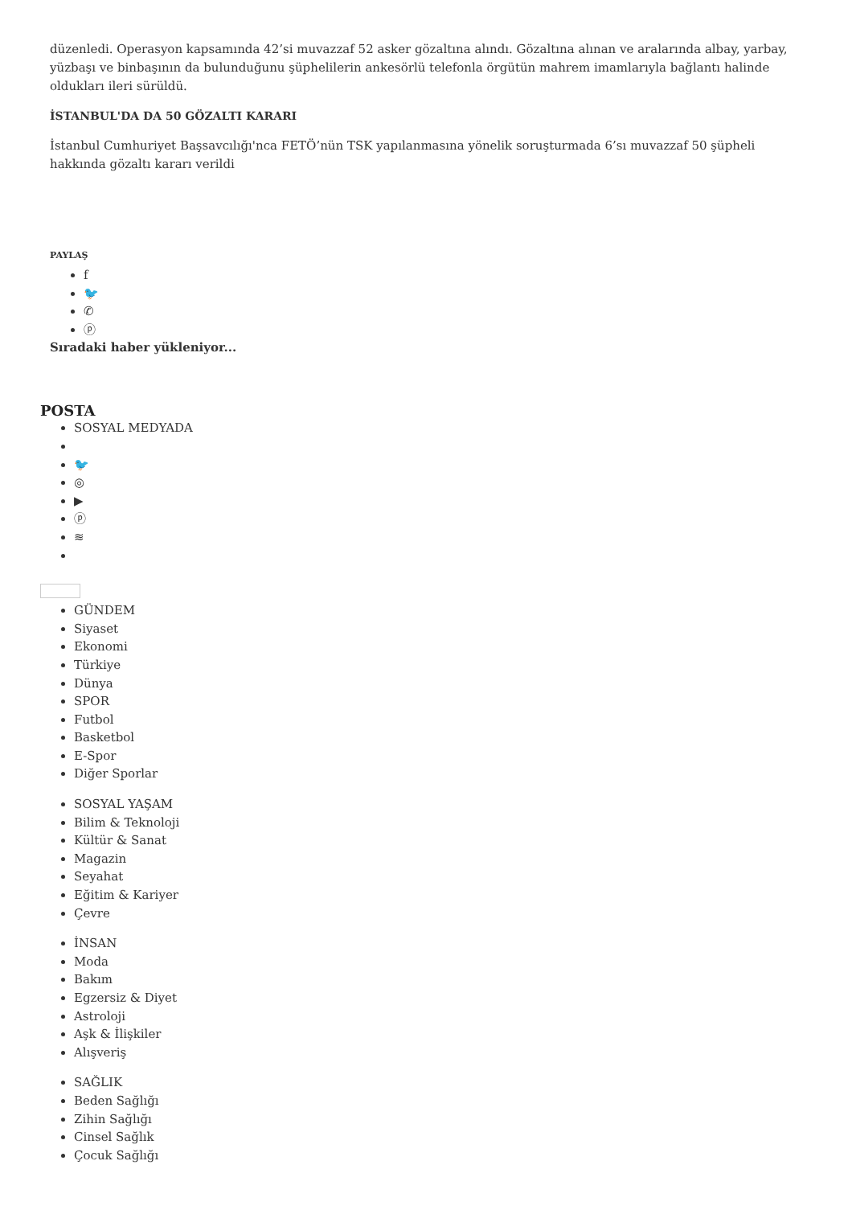düzenledi. Operasyon kapsamında 42’si muvazzaf 52 asker gözaltına alındı. Gözaltına alınan ve aralarında albay, yarbay, yüzbaşı ve binbaşının da bulunduğunu şüphelilerin ankesörlü telefonla örgütün mahrem imamlarıyla bağlantı halinde oldukları ileri sürüldü.
İSTANBUL'DA DA 50 GÖZALTI KARARI
İstanbul Cumhuriyet Başsavcılığı'nca FETÖ’nün TSK yapılanmasına yönelik soruşturmada 6’sı muvazzaf 50 şüpheli hakkında gözaltı kararı verildi
PAYLAŞ
f
🐦
✆
ⓟ
Sıradaki haber yükleniyor...
POSTA
SOSYAL MEDYADA
🐦
◎
▶
ⓟ
≋
GÜNDEM
Siyaset
Ekonomi
Türkiye
Dünya
SPOR
Futbol
Basketbol
E-Spor
Diğer Sporlar
SOSYAL YAŞAM
Bilim & Teknoloji
Kültür & Sanat
Magazin
Seyahat
Eğitim & Kariyer
Çevre
İNSAN
Moda
Bakım
Egzersiz & Diyet
Astroloji
Aşk & İlişkiler
Alışveriş
SAĞLIK
Beden Sağlığı
Zihin Sağlığı
Cinsel Sağlık
Çocuk Sağlığı